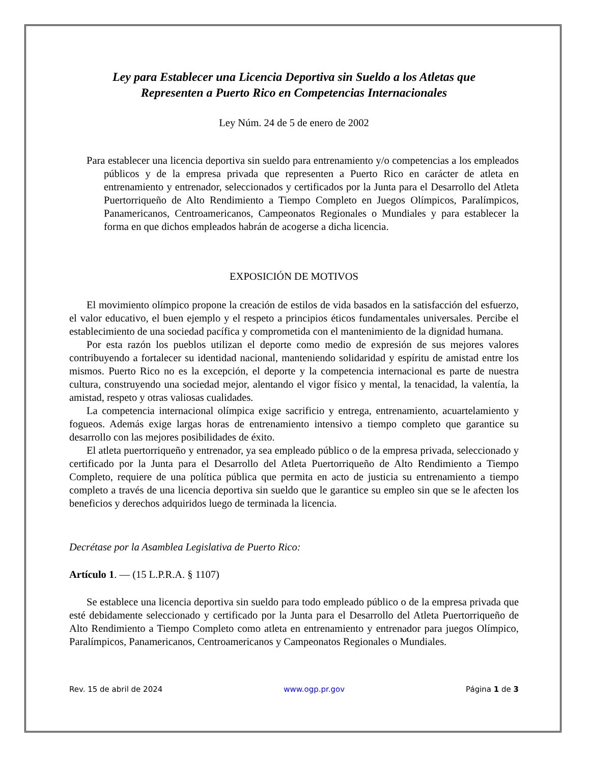Ley para Establecer una Licencia Deportiva sin Sueldo a los Atletas que
Representen a Puerto Rico en Competencias Internacionales
Ley Núm. 24 de 5 de enero de 2002
Para establecer una licencia deportiva sin sueldo para entrenamiento y/o competencias a los empleados públicos y de la empresa privada que representen a Puerto Rico en carácter de atleta en entrenamiento y entrenador, seleccionados y certificados por la Junta para el Desarrollo del Atleta Puertorriqueño de Alto Rendimiento a Tiempo Completo en Juegos Olímpicos, Paralímpicos, Panamericanos, Centroamericanos, Campeonatos Regionales o Mundiales y para establecer la forma en que dichos empleados habrán de acogerse a dicha licencia.
EXPOSICIÓN DE MOTIVOS
El movimiento olímpico propone la creación de estilos de vida basados en la satisfacción del esfuerzo, el valor educativo, el buen ejemplo y el respeto a principios éticos fundamentales universales. Percibe el establecimiento de una sociedad pacífica y comprometida con el mantenimiento de la dignidad humana.
Por esta razón los pueblos utilizan el deporte como medio de expresión de sus mejores valores contribuyendo a fortalecer su identidad nacional, manteniendo solidaridad y espíritu de amistad entre los mismos. Puerto Rico no es la excepción, el deporte y la competencia internacional es parte de nuestra cultura, construyendo una sociedad mejor, alentando el vigor físico y mental, la tenacidad, la valentía, la amistad, respeto y otras valiosas cualidades.
La competencia internacional olímpica exige sacrificio y entrega, entrenamiento, acuartelamiento y fogueos. Además exige largas horas de entrenamiento intensivo a tiempo completo que garantice su desarrollo con las mejores posibilidades de éxito.
El atleta puertorriqueño y entrenador, ya sea empleado público o de la empresa privada, seleccionado y certificado por la Junta para el Desarrollo del Atleta Puertorriqueño de Alto Rendimiento a Tiempo Completo, requiere de una política pública que permita en acto de justicia su entrenamiento a tiempo completo a través de una licencia deportiva sin sueldo que le garantice su empleo sin que se le afecten los beneficios y derechos adquiridos luego de terminada la licencia.
Decrétase por la Asamblea Legislativa de Puerto Rico:
Artículo 1. — (15 L.P.R.A. § 1107)
Se establece una licencia deportiva sin sueldo para todo empleado público o de la empresa privada que esté debidamente seleccionado y certificado por la Junta para el Desarrollo del Atleta Puertorriqueño de Alto Rendimiento a Tiempo Completo como atleta en entrenamiento y entrenador para juegos Olímpico, Paralímpicos, Panamericanos, Centroamericanos y Campeonatos Regionales o Mundiales.
Rev. 15 de abril de 2024 www.ogp.pr.gov Página 1 de 3